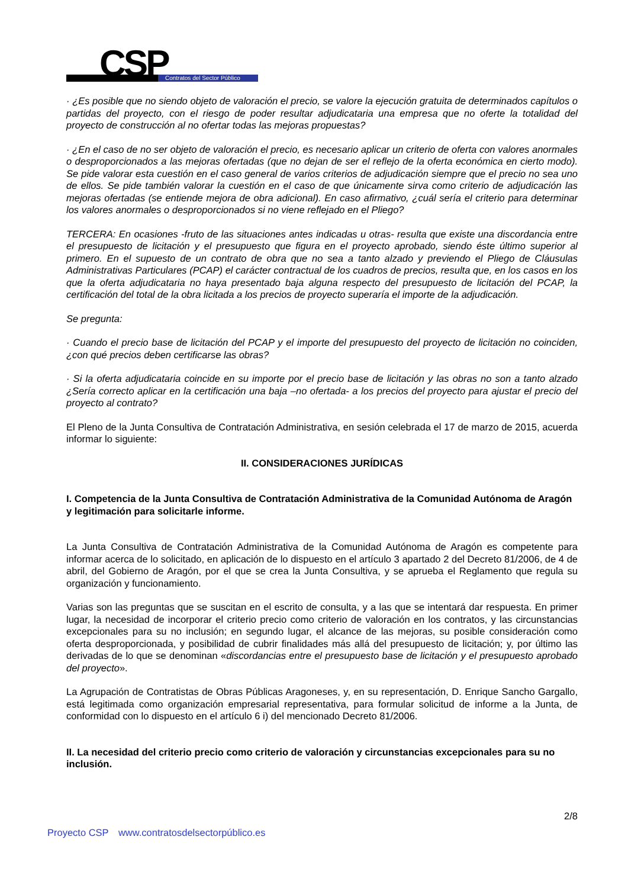CSP Contratos del Sector Público
· ¿Es posible que no siendo objeto de valoración el precio, se valore la ejecución gratuita de determinados capítulos o partidas del proyecto, con el riesgo de poder resultar adjudicataria una empresa que no oferte la totalidad del proyecto de construcción al no ofertar todas las mejoras propuestas?
· ¿En el caso de no ser objeto de valoración el precio, es necesario aplicar un criterio de oferta con valores anormales o desproporcionados a las mejoras ofertadas (que no dejan de ser el reflejo de la oferta económica en cierto modo). Se pide valorar esta cuestión en el caso general de varios criterios de adjudicación siempre que el precio no sea uno de ellos. Se pide también valorar la cuestión en el caso de que únicamente sirva como criterio de adjudicación las mejoras ofertadas (se entiende mejora de obra adicional). En caso afirmativo, ¿cuál sería el criterio para determinar los valores anormales o desproporcionados si no viene reflejado en el Pliego?
TERCERA: En ocasiones -fruto de las situaciones antes indicadas u otras- resulta que existe una discordancia entre el presupuesto de licitación y el presupuesto que figura en el proyecto aprobado, siendo éste último superior al primero. En el supuesto de un contrato de obra que no sea a tanto alzado y previendo el Pliego de Cláusulas Administrativas Particulares (PCAP) el carácter contractual de los cuadros de precios, resulta que, en los casos en los que la oferta adjudicataria no haya presentado baja alguna respecto del presupuesto de licitación del PCAP, la certificación del total de la obra licitada a los precios de proyecto superaría el importe de la adjudicación.
Se pregunta:
· Cuando el precio base de licitación del PCAP y el importe del presupuesto del proyecto de licitación no coinciden, ¿con qué precios deben certificarse las obras?
· Si la oferta adjudicataria coincide en su importe por el precio base de licitación y las obras no son a tanto alzado ¿Sería correcto aplicar en la certificación una baja –no ofertada- a los precios del proyecto para ajustar el precio del proyecto al contrato?
El Pleno de la Junta Consultiva de Contratación Administrativa, en sesión celebrada el 17 de marzo de 2015, acuerda informar lo siguiente:
II. CONSIDERACIONES JURÍDICAS
I. Competencia de la Junta Consultiva de Contratación Administrativa de la Comunidad Autónoma de Aragón y legitimación para solicitarle informe.
La Junta Consultiva de Contratación Administrativa de la Comunidad Autónoma de Aragón es competente para informar acerca de lo solicitado, en aplicación de lo dispuesto en el artículo 3 apartado 2 del Decreto 81/2006, de 4 de abril, del Gobierno de Aragón, por el que se crea la Junta Consultiva, y se aprueba el Reglamento que regula su organización y funcionamiento.
Varias son las preguntas que se suscitan en el escrito de consulta, y a las que se intentará dar respuesta. En primer lugar, la necesidad de incorporar el criterio precio como criterio de valoración en los contratos, y las circunstancias excepcionales para su no inclusión; en segundo lugar, el alcance de las mejoras, su posible consideración como oferta desproporcionada, y posibilidad de cubrir finalidades más allá del presupuesto de licitación; y, por último las derivadas de lo que se denominan «discordancias entre el presupuesto base de licitación y el presupuesto aprobado del proyecto».
La Agrupación de Contratistas de Obras Públicas Aragoneses, y, en su representación, D. Enrique Sancho Gargallo, está legitimada como organización empresarial representativa, para formular solicitud de informe a la Junta, de conformidad con lo dispuesto en el artículo 6 i) del mencionado Decreto 81/2006.
II. La necesidad del criterio precio como criterio de valoración y circunstancias excepcionales para su no inclusión.
2/8
Proyecto CSP www.contratosdelsectorpúblico.es